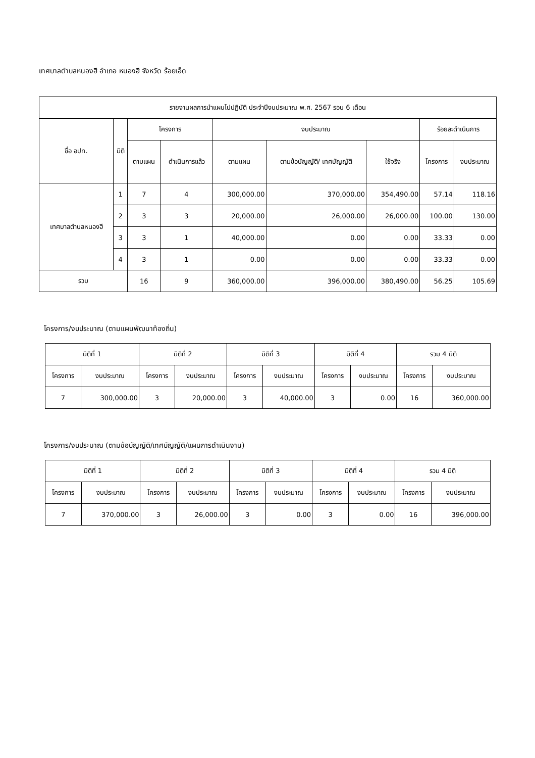เทศบาลตำบลหนองฮี อำเภอ หนองฮี จังหวัด ร้อยเอ็ด
| รายงานผลการนำแผนไปปฏิบัติ ประจำปีงบประมาณ พ.ศ. 2567 รอบ 6 เดือน | | | | | | | | |
| --- | --- | --- | --- | --- | --- | --- | --- | --- |
| ชื่อ อปท. | มิติ | โครงการ | | งบประมาณ | | | ร้อยละดำเนินการ | |
| | | ตามแผน | ดำเนินการแล้ว | ตามแผน | ตามข้อบัญญัติ/ เทศบัญญัติ | ใช้จริง | โครงการ | งบประมาณ |
| เทศบาลตำบลหนองฮี | 1 | 7 | 4 | 300,000.00 | 370,000.00 | 354,490.00 | 57.14 | 118.16 |
| | 2 | 3 | 3 | 20,000.00 | 26,000.00 | 26,000.00 | 100.00 | 130.00 |
| | 3 | 3 | 1 | 40,000.00 | 0.00 | 0.00 | 33.33 | 0.00 |
| | 4 | 3 | 1 | 0.00 | 0.00 | 0.00 | 33.33 | 0.00 |
| รวม | | 16 | 9 | 360,000.00 | 396,000.00 | 380,490.00 | 56.25 | 105.69 |
โครงการ/งบประมาณ (ตามแผนพัฒนาท้องถิ่น)
| มิติที่ 1 | | มิติที่ 2 | | มิติที่ 3 | | มิติที่ 4 | | รวม 4 มิติ | |
| --- | --- | --- | --- | --- | --- | --- | --- | --- | --- |
| โครงการ | งบประมาณ | โครงการ | งบประมาณ | โครงการ | งบประมาณ | โครงการ | งบประมาณ | โครงการ | งบประมาณ |
| 7 | 300,000.00 | 3 | 20,000.00 | 3 | 40,000.00 | 3 | 0.00 | 16 | 360,000.00 |
โครงการ/งบประมาณ (ตามข้อบัญญัติ/เทศบัญญัติ/แผนการดำเนินงาน)
| มิติที่ 1 | | มิติที่ 2 | | มิติที่ 3 | | มิติที่ 4 | | รวม 4 มิติ | |
| --- | --- | --- | --- | --- | --- | --- | --- | --- | --- |
| โครงการ | งบประมาณ | โครงการ | งบประมาณ | โครงการ | งบประมาณ | โครงการ | งบประมาณ | โครงการ | งบประมาณ |
| 7 | 370,000.00 | 3 | 26,000.00 | 3 | 0.00 | 3 | 0.00 | 16 | 396,000.00 |